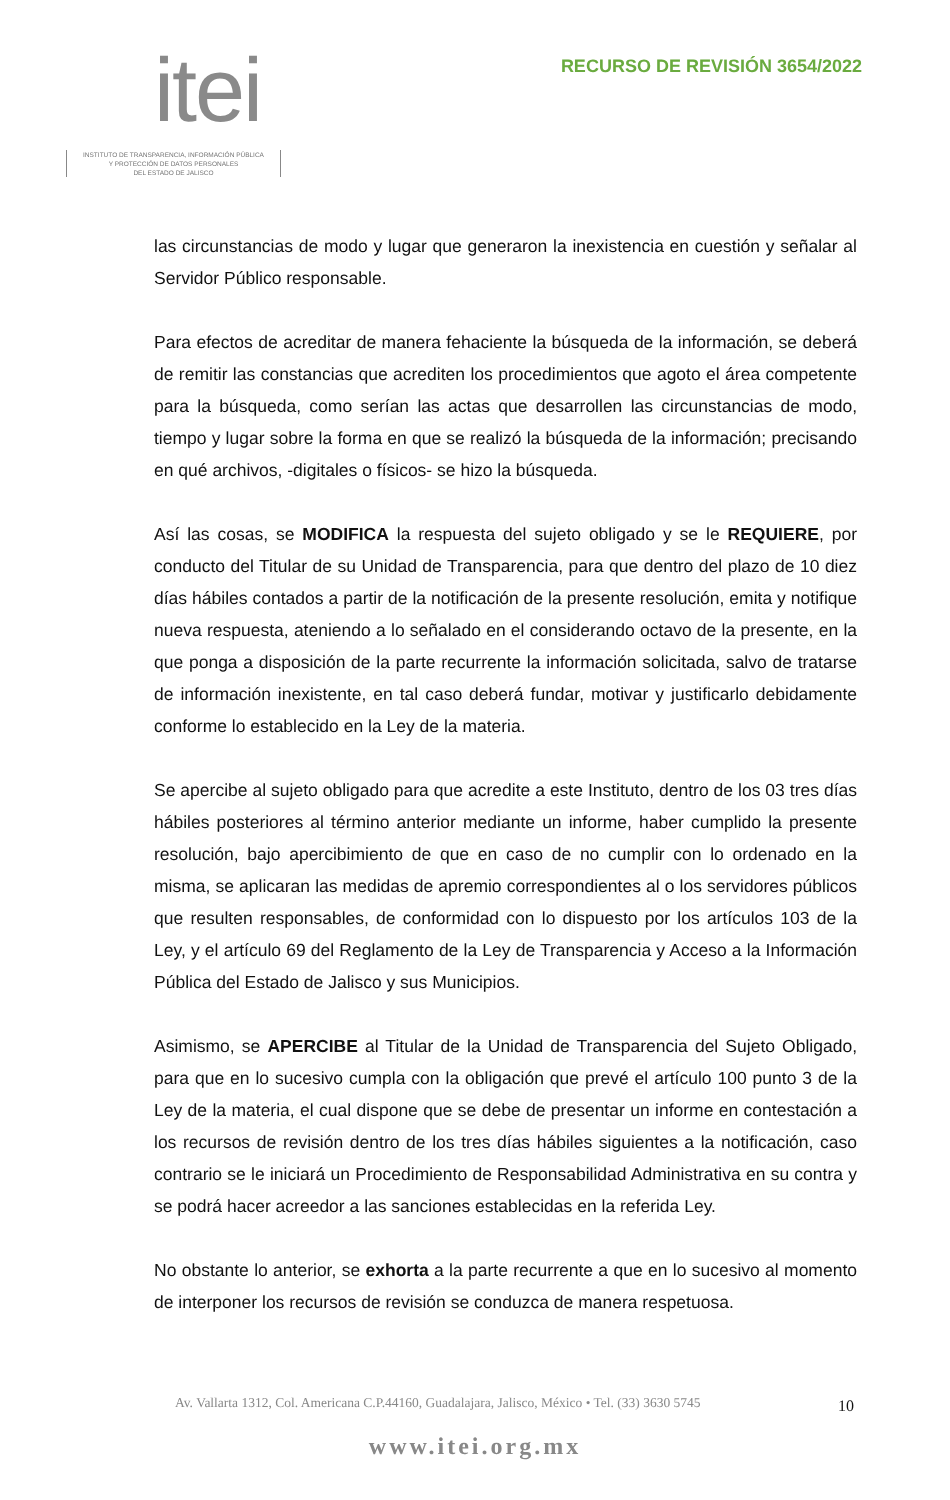itei
INSTITUTO DE TRANSPARENCIA, INFORMACIÓN PÚBLICA
Y PROTECCIÓN DE DATOS PERSONALES
DEL ESTADO DE JALISCO
RECURSO DE REVISIÓN 3654/2022
las circunstancias de modo y lugar que generaron la inexistencia en cuestión y señalar al Servidor Público responsable.
Para efectos de acreditar de manera fehaciente la búsqueda de la información, se deberá de remitir las constancias que acrediten los procedimientos que agoto el área competente para la búsqueda, como serían las actas que desarrollen las circunstancias de modo, tiempo y lugar sobre la forma en que se realizó la búsqueda de la información; precisando en qué archivos, -digitales o físicos- se hizo la búsqueda.
Así las cosas, se MODIFICA la respuesta del sujeto obligado y se le REQUIERE, por conducto del Titular de su Unidad de Transparencia, para que dentro del plazo de 10 diez días hábiles contados a partir de la notificación de la presente resolución, emita y notifique nueva respuesta, ateniendo a lo señalado en el considerando octavo de la presente, en la que ponga a disposición de la parte recurrente la información solicitada, salvo de tratarse de información inexistente, en tal caso deberá fundar, motivar y justificarlo debidamente conforme lo establecido en la Ley de la materia.
Se apercibe al sujeto obligado para que acredite a este Instituto, dentro de los 03 tres días hábiles posteriores al término anterior mediante un informe, haber cumplido la presente resolución, bajo apercibimiento de que en caso de no cumplir con lo ordenado en la misma, se aplicaran las medidas de apremio correspondientes al o los servidores públicos que resulten responsables, de conformidad con lo dispuesto por los artículos 103 de la Ley, y el artículo 69 del Reglamento de la Ley de Transparencia y Acceso a la Información Pública del Estado de Jalisco y sus Municipios.
Asimismo, se APERCIBE al Titular de la Unidad de Transparencia del Sujeto Obligado, para que en lo sucesivo cumpla con la obligación que prevé el artículo 100 punto 3 de la Ley de la materia, el cual dispone que se debe de presentar un informe en contestación a los recursos de revisión dentro de los tres días hábiles siguientes a la notificación, caso contrario se le iniciará un Procedimiento de Responsabilidad Administrativa en su contra y se podrá hacer acreedor a las sanciones establecidas en la referida Ley.
No obstante lo anterior, se exhorta a la parte recurrente a que en lo sucesivo al momento de interponer los recursos de revisión se conduzca de manera respetuosa.
Av. Vallarta 1312, Col. Americana C.P.44160, Guadalajara, Jalisco, México • Tel. (33) 3630 5745
10
www.itei.org.mx